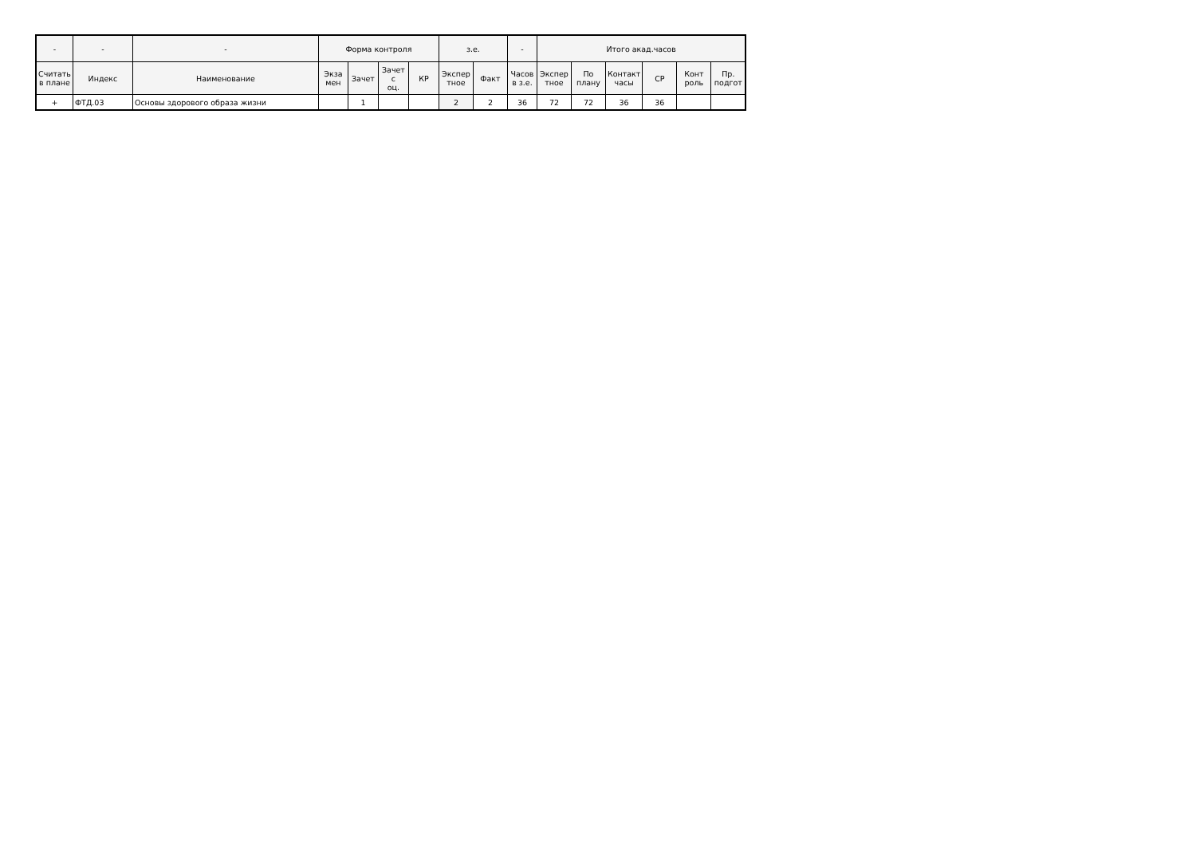| - | - | - | Форма контроля | | | | з.е. | | - | Итого акад.часов | | | | | |
| --- | --- | --- | --- | --- | --- | --- | --- | --- | --- | --- | --- | --- | --- | --- | --- |
| Считать в плане | Индекс | Наименование | Экза мен | Зачет | Зачет с оц. | КР | Экспер тное | Факт | Часов в з.е. | Экспер тное | По плану | Контакт часы | СР | Конт роль | Пр. подгот |
| + | ФТД.03 | Основы здорового образа жизни | | 1 | | | 2 | 2 | 36 | 72 | 72 | 36 | 36 | | |